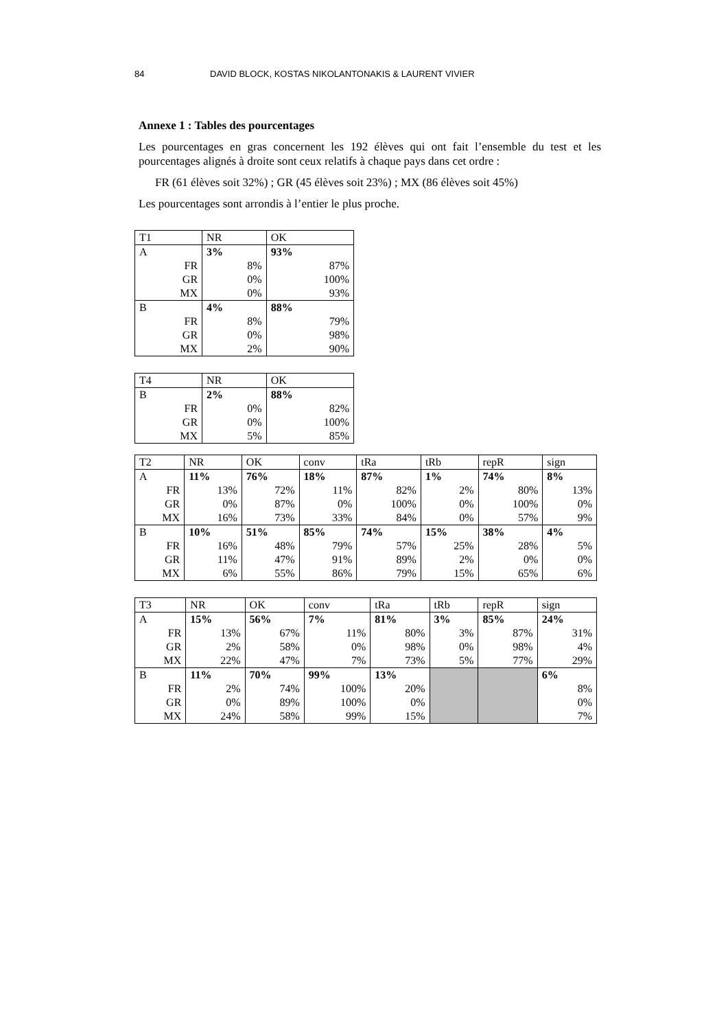84 DAVID BLOCK, KOSTAS NIKOLANTONAKIS & LAURENT VIVIER
Annexe 1 : Tables des pourcentages
Les pourcentages en gras concernent les 192 élèves qui ont fait l’ensemble du test et les pourcentages alignés à droite sont ceux relatifs à chaque pays dans cet ordre :
FR (61 élèves soit 32%) ; GR (45 élèves soit 23%) ; MX (86 élèves soit 45%)
Les pourcentages sont arrondis à l’entier le plus proche.
| T1 | NR | OK |
| A | 3% | 93% |
| FR | 8% | 87% |
| GR | 0% | 100% |
| MX | 0% | 93% |
| B | 4% | 88% |
| FR | 8% | 79% |
| GR | 0% | 98% |
| MX | 2% | 90% |
| T4 | NR | OK |
| B | 2% | 88% |
| FR | 0% | 82% |
| GR | 0% | 100% |
| MX | 5% | 85% |
| T2 | NR | OK | conv | tRa | tRb | repR | sign |
| A | 11% | 76% | 18% | 87% | 1% | 74% | 8% |
| FR | 13% | 72% | 11% | 82% | 2% | 80% | 13% |
| GR | 0% | 87% | 0% | 100% | 0% | 100% | 0% |
| MX | 16% | 73% | 33% | 84% | 0% | 57% | 9% |
| B | 10% | 51% | 85% | 74% | 15% | 38% | 4% |
| FR | 16% | 48% | 79% | 57% | 25% | 28% | 5% |
| GR | 11% | 47% | 91% | 89% | 2% | 0% | 0% |
| MX | 6% | 55% | 86% | 79% | 15% | 65% | 6% |
| T3 | NR | OK | conv | tRa | tRb | repR | sign |
| A | 15% | 56% | 7% | 81% | 3% | 85% | 24% |
| FR | 13% | 67% | 11% | 80% | 3% | 87% | 31% |
| GR | 2% | 58% | 0% | 98% | 0% | 98% | 4% |
| MX | 22% | 47% | 7% | 73% | 5% | 77% | 29% |
| B | 11% | 70% | 99% | 13% | | | 6% |
| FR | 2% | 74% | 100% | 20% | | | 8% |
| GR | 0% | 89% | 100% | 0% | | | 0% |
| MX | 24% | 58% | 99% | 15% | | | 7% |